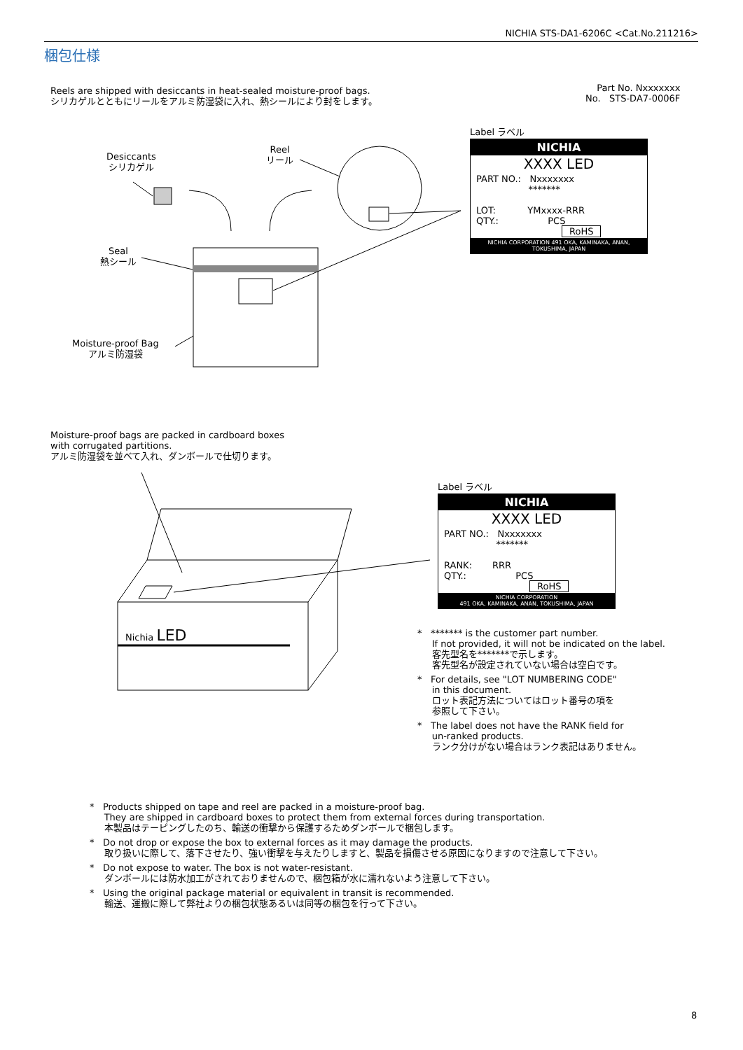NICHIA STS-DA1-6206C <Cat.No.211216>
梱包仕様
Reels are shipped with desiccants in heat-sealed moisture-proof bags.
シリカゲルとともにリールをアルミ防湿袋に入れ、熱シールにより封をします。
Part No. Nxxxxxxx
No. STS-DA7-0006F
Desiccants
シリカゲル
Reel
リール
Seal
熱シール
Moisture-proof Bag
アルミ防湿袋
Label ラベル
NICHIA
XXXX LED
PART NO.: Nxxxxxxx
*******
LOT: YMxxxx-RRR
QTY.: PCS
RoHS
NICHIA CORPORATION 491 OKA, KAMINAKA, ANAN, TOKUSHIMA, JAPAN
Moisture-proof bags are packed in cardboard boxes
with corrugated partitions.
アルミ防湿袋を並べて入れ、ダンボールで仕切ります。
Nichia LED
Label ラベル
NICHIA
XXXX LED
PART NO.: Nxxxxxxx
*******
RANK: RRR
QTY.: PCS
RoHS
NICHIA CORPORATION
491 OKA, KAMINAKA, ANAN, TOKUSHIMA, JAPAN
* ******* is the customer part number.
If not provided, it will not be indicated on the label.
客先型名を*******で示します。
客先型名が設定されていない場合は空白です。
* For details, see "LOT NUMBERING CODE"
in this document.
ロット表記方法についてはロット番号の項を
参照して下さい。
* The label does not have the RANK field for
un-ranked products.
ランク分けがない場合はランク表記はありません。
* Products shipped on tape and reel are packed in a moisture-proof bag.
They are shipped in cardboard boxes to protect them from external forces during transportation.
本製品はテーピングしたのち、輸送の衝撃から保護するためダンボールで梱包します。
* Do not drop or expose the box to external forces as it may damage the products.
取り扱いに際して、落下させたり、強い衝撃を与えたりしますと、製品を損傷させる原因になりますので注意して下さい。
* Do not expose to water. The box is not water-resistant.
ダンボールには防水加工がされておりませんので、梱包箱が水に濡れないよう注意して下さい。
* Using the original package material or equivalent in transit is recommended.
輸送、運搬に際して弊社よりの梱包状態あるいは同等の梱包を行って下さい。
8